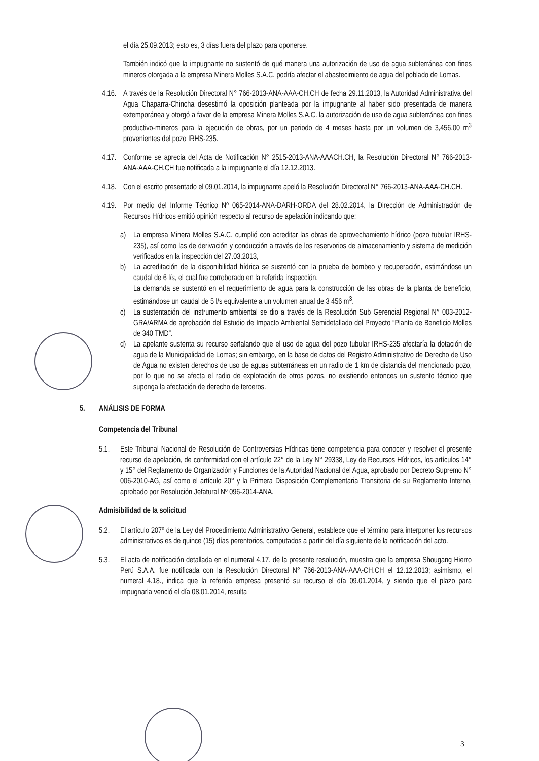el día 25.09.2013; esto es, 3 días fuera del plazo para oponerse.
También indicó que la impugnante no sustentó de qué manera una autorización de uso de agua subterránea con fines mineros otorgada a la empresa Minera Molles S.A.C. podría afectar el abastecimiento de agua del poblado de Lomas.
4.16. A través de la Resolución Directoral N° 766-2013-ANA-AAA-CH.CH de fecha 29.11.2013, la Autoridad Administrativa del Agua Chaparra-Chincha desestimó la oposición planteada por la impugnante al haber sido presentada de manera extemporánea y otorgó a favor de la empresa Minera Molles S.A.C. la autorización de uso de agua subterránea con fines productivo-mineros para la ejecución de obras, por un periodo de 4 meses hasta por un volumen de 3,456.00 m<sup>3</sup> provenientes del pozo IRHS-235.
4.17. Conforme se aprecia del Acta de Notificación N° 2515-2013-ANA-AAACH.CH, la Resolución Directoral N° 766-2013-ANA-AAA-CH.CH fue notificada a la impugnante el día 12.12.2013.
4.18. Con el escrito presentado el 09.01.2014, la impugnante apeló la Resolución Directoral N° 766-2013-ANA-AAA-CH.CH.
4.19. Por medio del Informe Técnico Nº 065-2014-ANA-DARH-ORDA del 28.02.2014, la Dirección de Administración de Recursos Hídricos emitió opinión respecto al recurso de apelación indicando que:
a) La empresa Minera Molles S.A.C. cumplió con acreditar las obras de aprovechamiento hídrico (pozo tubular IRHS-235), así como las de derivación y conducción a través de los reservorios de almacenamiento y sistema de medición verificados en la inspección del 27.03.2013,
b) La acreditación de la disponibilidad hídrica se sustentó con la prueba de bombeo y recuperación, estimándose un caudal de 6 l/s, el cual fue corroborado en la referida inspección.
La demanda se sustentó en el requerimiento de agua para la construcción de las obras de la planta de beneficio, estimándose un caudal de 5 l/s equivalente a un volumen anual de 3 456 m<sup>3</sup>.
c) La sustentación del instrumento ambiental se dio a través de la Resolución Sub Gerencial Regional N° 003-2012-GRA/ARMA de aprobación del Estudio de Impacto Ambiental Semidetallado del Proyecto “Planta de Beneficio Molles de 340 TMD”.
d) La apelante sustenta su recurso señalando que el uso de agua del pozo tubular IRHS-235 afectaría la dotación de agua de la Municipalidad de Lomas; sin embargo, en la base de datos del Registro Administrativo de Derecho de Uso de Agua no existen derechos de uso de aguas subterráneas en un radio de 1 km de distancia del mencionado pozo, por lo que no se afecta el radio de explotación de otros pozos, no existiendo entonces un sustento técnico que suponga la afectación de derecho de terceros.
5. ANÁLISIS DE FORMA
Competencia del Tribunal
5.1. Este Tribunal Nacional de Resolución de Controversias Hídricas tiene competencia para conocer y resolver el presente recurso de apelación, de conformidad con el artículo 22° de la Ley N° 29338, Ley de Recursos Hídricos, los artículos 14° y 15° del Reglamento de Organización y Funciones de la Autoridad Nacional del Agua, aprobado por Decreto Supremo N° 006-2010-AG, así como el artículo 20° y la Primera Disposición Complementaria Transitoria de su Reglamento Interno, aprobado por Resolución Jefatural Nº 096-2014-ANA.
Admisibilidad de la solicitud
5.2. El artículo 207º de la Ley del Procedimiento Administrativo General, establece que el término para interponer los recursos administrativos es de quince (15) días perentorios, computados a partir del día siguiente de la notificación del acto.
5.3. El acta de notificación detallada en el numeral 4.17. de la presente resolución, muestra que la empresa Shougang Hierro Perú S.A.A. fue notificada con la Resolución Directoral N° 766-2013-ANA-AAA-CH.CH el 12.12.2013; asimismo, el numeral 4.18., indica que la referida empresa presentó su recurso el día 09.01.2014, y siendo que el plazo para impugnarla venció el día 08.01.2014, resulta
3